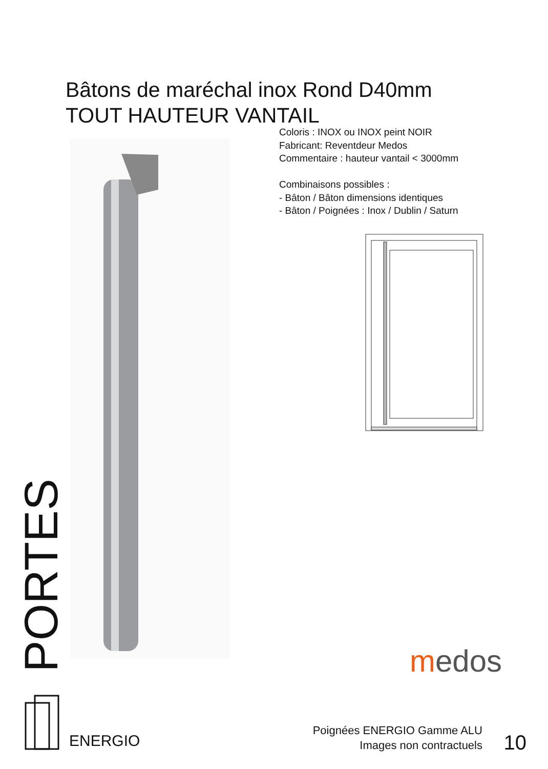Bâtons de maréchal inox Rond D40mm
TOUT HAUTEUR VANTAIL
Coloris : INOX ou INOX peint NOIR
Fabricant: Reventdeur Medos
Commentaire : hauteur vantail < 3000mm
Combinaisons possibles :
- Bâton / Bâton dimensions identiques
- Bâton / Poignées : Inox / Dublin / Saturn
PORTES
medos
ENERGIO
Poignées ENERGIO Gamme ALU
Images non contractuels
10